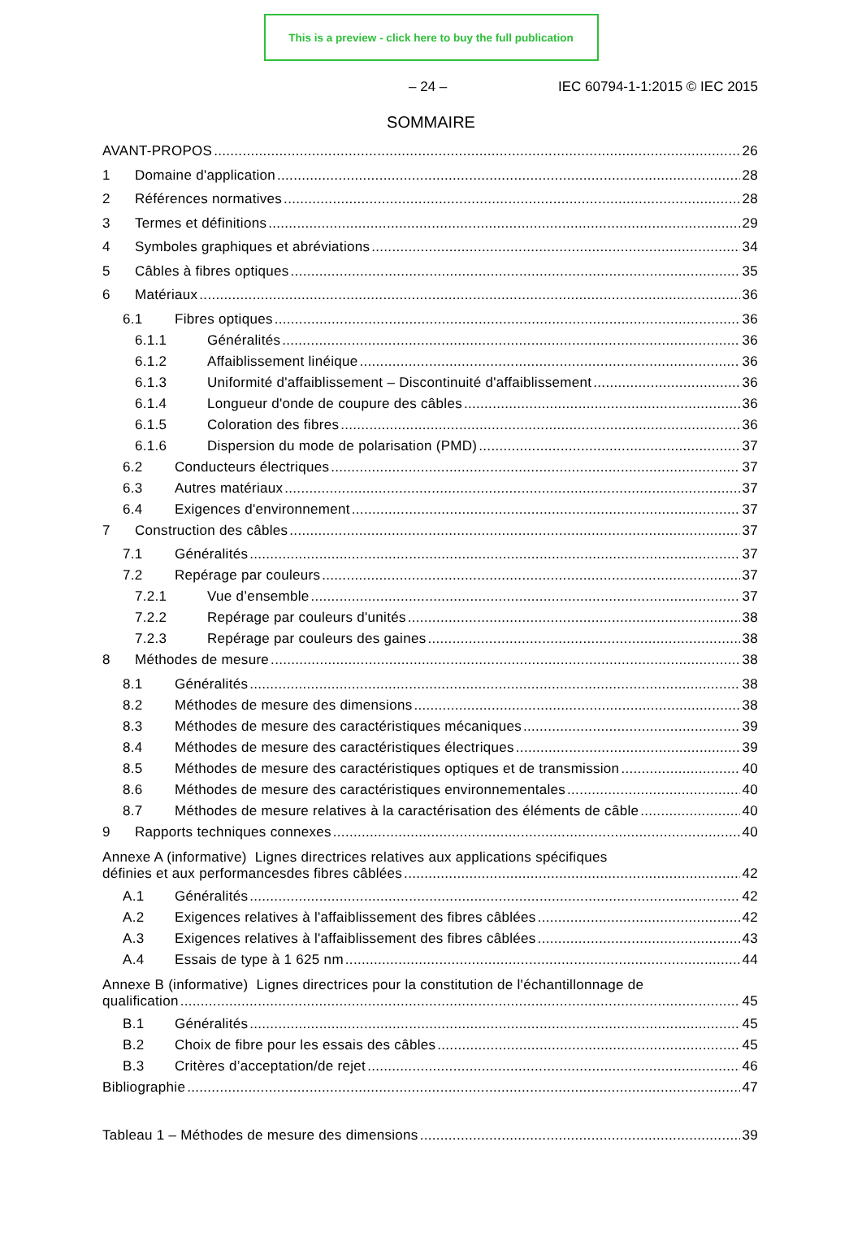This is a preview - click here to buy the full publication
– 24 – IEC 60794-1-1:2015 © IEC 2015
SOMMAIRE
AVANT-PROPOS 26
1 Domaine d'application 28
2 Références normatives 28
3 Termes et définitions 29
4 Symboles graphiques et abréviations 34
5 Câbles à fibres optiques 35
6 Matériaux 36
6.1 Fibres optiques 36
6.1.1 Généralités 36
6.1.2 Affaiblissement linéique 36
6.1.3 Uniformité d'affaiblissement – Discontinuité d'affaiblissement 36
6.1.4 Longueur d'onde de coupure des câbles 36
6.1.5 Coloration des fibres 36
6.1.6 Dispersion du mode de polarisation (PMD) 37
6.2 Conducteurs électriques 37
6.3 Autres matériaux 37
6.4 Exigences d'environnement 37
7 Construction des câbles 37
7.1 Généralités 37
7.2 Repérage par couleurs 37
7.2.1 Vue d’ensemble 37
7.2.2 Repérage par couleurs d'unités 38
7.2.3 Repérage par couleurs des gaines 38
8 Méthodes de mesure 38
8.1 Généralités 38
8.2 Méthodes de mesure des dimensions 38
8.3 Méthodes de mesure des caractéristiques mécaniques 39
8.4 Méthodes de mesure des caractéristiques électriques 39
8.5 Méthodes de mesure des caractéristiques optiques et de transmission 40
8.6 Méthodes de mesure des caractéristiques environnementales 40
8.7 Méthodes de mesure relatives à la caractérisation des éléments de câble 40
9 Rapports techniques connexes 40
Annexe A (informative) Lignes directrices relatives aux applications spécifiques
définies et aux performancesdes fibres câblées 42
A.1 Généralités 42
A.2 Exigences relatives à l'affaiblissement des fibres câblées 42
A.3 Exigences relatives à l'affaiblissement des fibres câblées 43
A.4 Essais de type à 1 625 nm 44
Annexe B (informative) Lignes directrices pour la constitution de l'échantillonnage de
qualification 45
B.1 Généralités 45
B.2 Choix de fibre pour les essais des câbles 45
B.3 Critères d’acceptation/de rejet 46
Bibliographie 47
Tableau 1 – Méthodes de mesure des dimensions 39